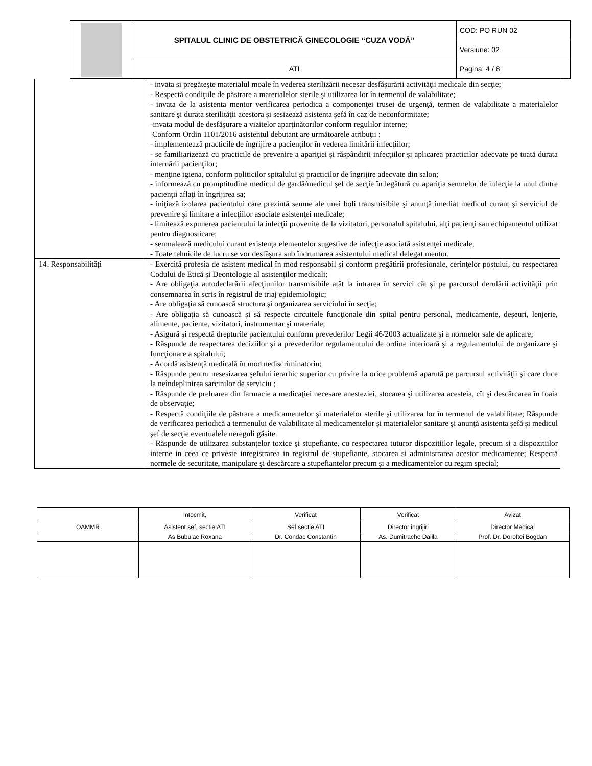| | SPITALUL CLINIC DE OBSTETRICĂ GINECOLOGIE “CUZA VODĂ” | COD: PO RUN 02 |
| | | Versiune: 02 |
| | ATI | Pagina: 4 / 8 |
| | - invata si pregăteşte materialul moale în vederea sterilizării necesar desfăşurării activităţii medicale din secţie; - Respectă condiţiile de păstrare a materialelor sterile şi utilizarea lor în termenul de valabilitate; - invata de la asistenta mentor verificarea periodica a componenţei trusei de urgenţă, termen de valabilitate a materialelor sanitare şi durata sterilităţii acestora şi sesizează asistenta şefă în caz de neconformitate; -invata modul de desfăşurare a vizitelor aparţinătorilor conform regulilor interne; Conform Ordin 1101/2016 asistentul debutant are următoarele atribuţii : - implementează practicile de îngrijire a pacienţilor în vederea limitării infecţiilor; - se familiarizează cu practicile de prevenire a apariţiei şi răspândirii infecţiilor şi aplicarea practicilor adecvate pe toată durata internării pacienţilor; - menţine igiena, conform politicilor spitalului şi practicilor de îngrijire adecvate din salon; - informează cu promptitudine medicul de gardă/medicul şef de secţie în legătură cu apariţia semnelor de infecţie la unul dintre pacienţii aflaţi în îngrijirea sa; - iniţiază izolarea pacientului care prezintă semne ale unei boli transmisibile şi anunţă imediat medicul curant şi serviciul de prevenire şi limitare a infecţiilor asociate asistenţei medicale; - limitează expunerea pacientului la infecţii provenite de la vizitatori, personalul spitalului, alţi pacienţi sau echipamentul utilizat pentru diagnosticare; - semnalează medicului curant existenţa elementelor sugestive de infecţie asociată asistenţei medicale; - Toate tehnicile de lucru se vor desfăşura sub îndrumarea asistentului medical delegat mentor. |
| 14. Responsabilități | - Exercită profesia de asistent medical în mod responsabil şi conform pregătirii profesionale, cerinţelor postului, cu respectarea Codului de Etică şi Deontologie al asistenţilor medicali; - Are obligaţia autodeclarării afecţiunilor transmisibile atât la intrarea în servici cât şi pe parcursul derulării activităţii prin consemnarea în scris în registrul de triaj epidemiologic; - Are obligaţia să cunoască structura şi organizarea serviciului în secţie; - Are obligaţia să cunoască şi să respecte circuitele funcţionale din spital pentru personal, medicamente, deşeuri, lenjerie, alimente, paciente, vizitatori, instrumentar şi materiale; - Asigură şi respectă drepturile pacientului conform prevederilor Legii 46/2003 actualizate şi a normelor sale de aplicare; - Răspunde de respectarea deciziilor şi a prevederilor regulamentului de ordine interioară şi a regulamentului de organizare şi funcţionare a spitalului; - Acordă asistenţă medicală în mod nediscriminatoriu; - Răspunde pentru nesesizarea şefului ierarhic superior cu privire la orice problemă aparută pe parcursul activităţii şi care duce la neîndeplinirea sarcinilor de serviciu ; - Răspunde de preluarea din farmacie a medicaţiei necesare anesteziei, stocarea şi utilizarea acesteia, cît şi descărcarea în foaia de observaţie; - Respectă condiţiile de păstrare a medicamentelor şi materialelor sterile şi utilizarea lor în termenul de valabilitate; Răspunde de verificarea periodică a termenului de valabilitate al medicamentelor şi materialelor sanitare şi anunţă asistenta şefă şi medicul şef de secţie eventualele nereguli găsite. - Răspunde de utilizarea substanţelor toxice şi stupefiante, cu respectarea tuturor dispozitiilor legale, precum si a dispozitiilor interne in ceea ce priveste inregistrarea in registrul de stupefiante, stocarea si administrarea acestor medicamente; Respectă normele de securitate, manipulare şi descărcare a stupefiantelor precum şi a medicamentelor cu regim special; |
| | Intocmit, | Verificat | Verificat | Avizat |
| OAMMR | Asistent sef, sectie ATI | Sef sectie ATI | Director ingrijiri | Director Medical |
| | As Bubulac Roxana | Dr. Condac Constantin | As. Dumitrache Dalila | Prof. Dr. Doroftei Bogdan |